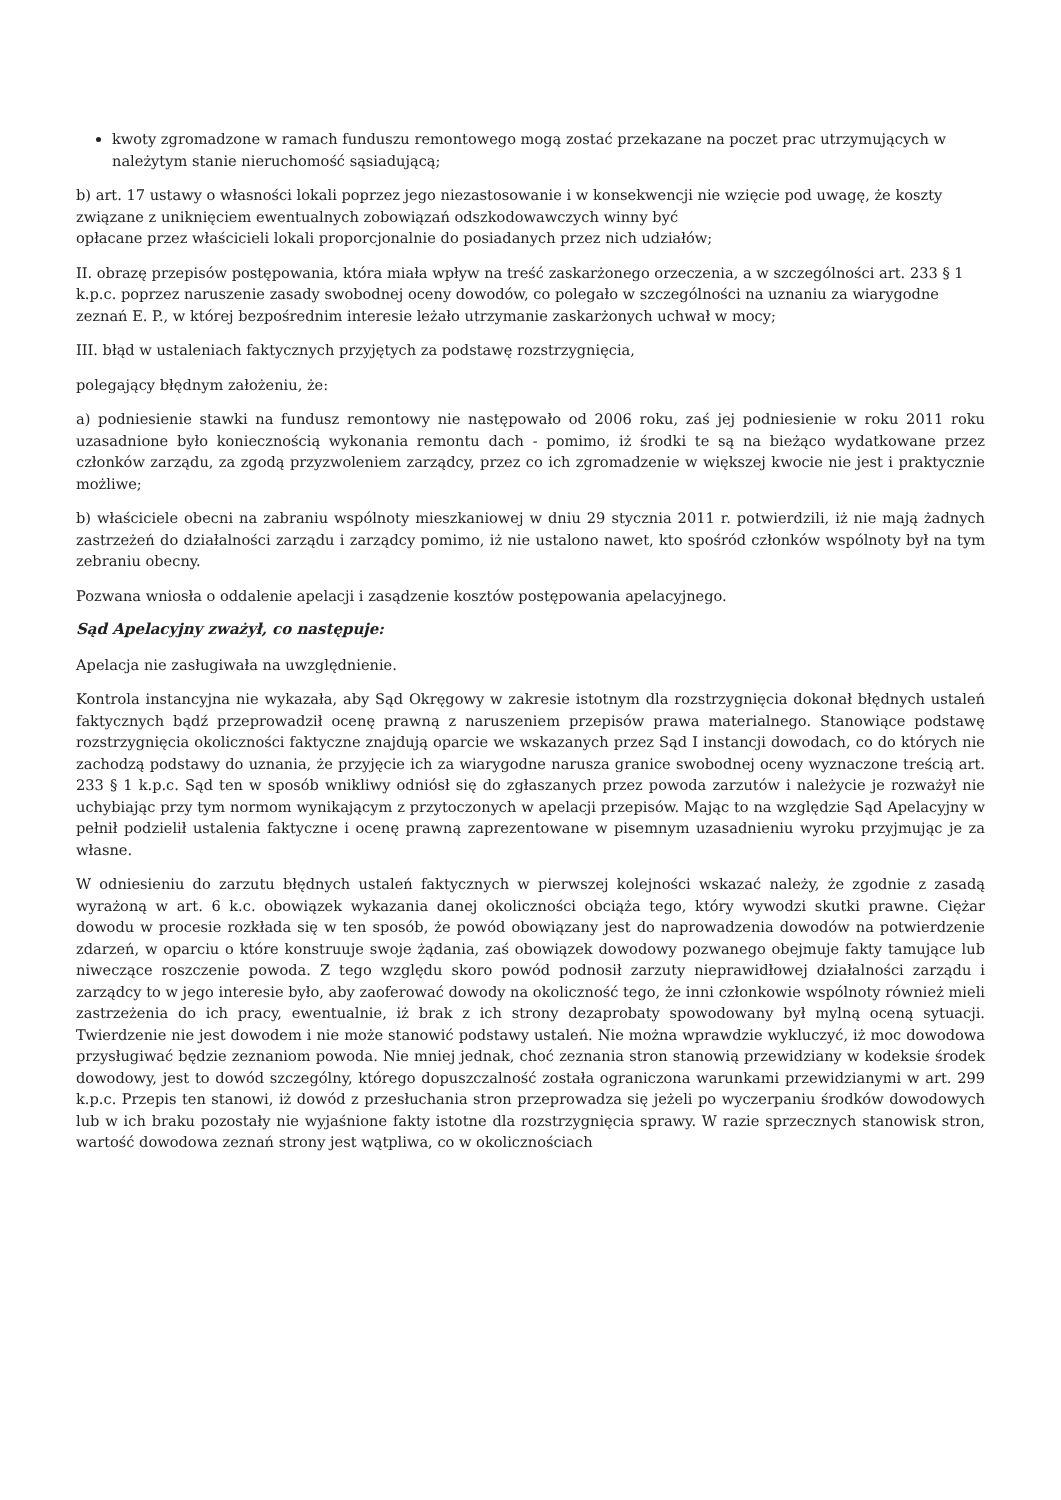kwoty zgromadzone w ramach funduszu remontowego mogą zostać przekazane na poczet prac utrzymujących w należytym stanie nieruchomość sąsiadującą;
b) art. 17 ustawy o własności lokali poprzez jego niezastosowanie i w konsekwencji nie wzięcie pod uwagę, że koszty związane z uniknięciem ewentualnych zobowiązań odszkodowawczych winny być
opłacane przez właścicieli lokali proporcjonalnie do posiadanych przez nich udziałów;
II. obrazę przepisów postępowania, która miała wpływ na treść zaskarżonego orzeczenia, a w szczególności art. 233 § 1 k.p.c. poprzez naruszenie zasady swobodnej oceny dowodów, co polegało w szczególności na uznaniu za wiarygodne zeznań E. P., w której bezpośrednim interesie leżało utrzymanie zaskarżonych uchwał w mocy;
III. błąd w ustaleniach faktycznych przyjętych za podstawę rozstrzygnięcia,
polegający błędnym założeniu, że:
a) podniesienie stawki na fundusz remontowy nie następowało od 2006 roku, zaś jej podniesienie w roku 2011 roku uzasadnione było koniecznością wykonania remontu dach - pomimo, iż środki te są na bieżąco wydatkowane przez członków zarządu, za zgodą przyzwoleniem zarządcy, przez co ich zgromadzenie w większej kwocie nie jest i praktycznie możliwe;
b) właściciele obecni na zabraniu wspólnoty mieszkaniowej w dniu 29 stycznia 2011 r. potwierdzili, iż nie mają żadnych zastrzeżeń do działalności zarządu i zarządcy pomimo, iż nie ustalono nawet, kto spośród członków wspólnoty był na tym zebraniu obecny.
Pozwana wniosła o oddalenie apelacji i zasądzenie kosztów postępowania apelacyjnego.
Sąd Apelacyjny zważył, co następuje:
Apelacja nie zasługiwała na uwzględnienie.
Kontrola instancyjna nie wykazała, aby Sąd Okręgowy w zakresie istotnym dla rozstrzygnięcia dokonał błędnych ustaleń faktycznych bądź przeprowadził ocenę prawną z naruszeniem przepisów prawa materialnego. Stanowiące podstawę rozstrzygnięcia okoliczności faktyczne znajdują oparcie we wskazanych przez Sąd I instancji dowodach, co do których nie zachodzą podstawy do uznania, że przyjęcie ich za wiarygodne narusza granice swobodnej oceny wyznaczone treścią art. 233 § 1 k.p.c. Sąd ten w sposób wnikliwy odniósł się do zgłaszanych przez powoda zarzutów i należycie je rozważył nie uchybiając przy tym normom wynikającym z przytoczonych w apelacji przepisów. Mając to na względzie Sąd Apelacyjny w pełnił podzielił ustalenia faktyczne i ocenę prawną zaprezentowane w pisemnym uzasadnieniu wyroku przyjmując je za własne.
W odniesieniu do zarzutu błędnych ustaleń faktycznych w pierwszej kolejności wskazać należy, że zgodnie z zasadą wyrażoną w art. 6 k.c. obowiązek wykazania danej okoliczności obciąża tego, który wywodzi skutki prawne. Ciężar dowodu w procesie rozkłada się w ten sposób, że powód obowiązany jest do naprowadzenia dowodów na potwierdzenie zdarzeń, w oparciu o które konstruuje swoje żądania, zaś obowiązek dowodowy pozwanego obejmuje fakty tamujące lub niweczące roszczenie powoda. Z tego względu skoro powód podnosił zarzuty nieprawidłowej działalności zarządu i zarządcy to w jego interesie było, aby zaoferować dowody na okoliczność tego, że inni członkowie wspólnoty również mieli zastrzeżenia do ich pracy, ewentualnie, iż brak z ich strony dezaprobaty spowodowany był mylną oceną sytuacji. Twierdzenie nie jest dowodem i nie może stanowić podstawy ustaleń. Nie można wprawdzie wykluczyć, iż moc dowodowa przysługiwać będzie zeznaniom powoda. Nie mniej jednak, choć zeznania stron stanowią przewidziany w kodeksie środek dowodowy, jest to dowód szczególny, którego dopuszczalność została ograniczona warunkami przewidzianymi w art. 299 k.p.c. Przepis ten stanowi, iż dowód z przesłuchania stron przeprowadza się jeżeli po wyczerpaniu środków dowodowych lub w ich braku pozostały nie wyjaśnione fakty istotne dla rozstrzygnięcia sprawy. W razie sprzecznych stanowisk stron, wartość dowodowa zeznań strony jest wątpliwa, co w okolicznościach